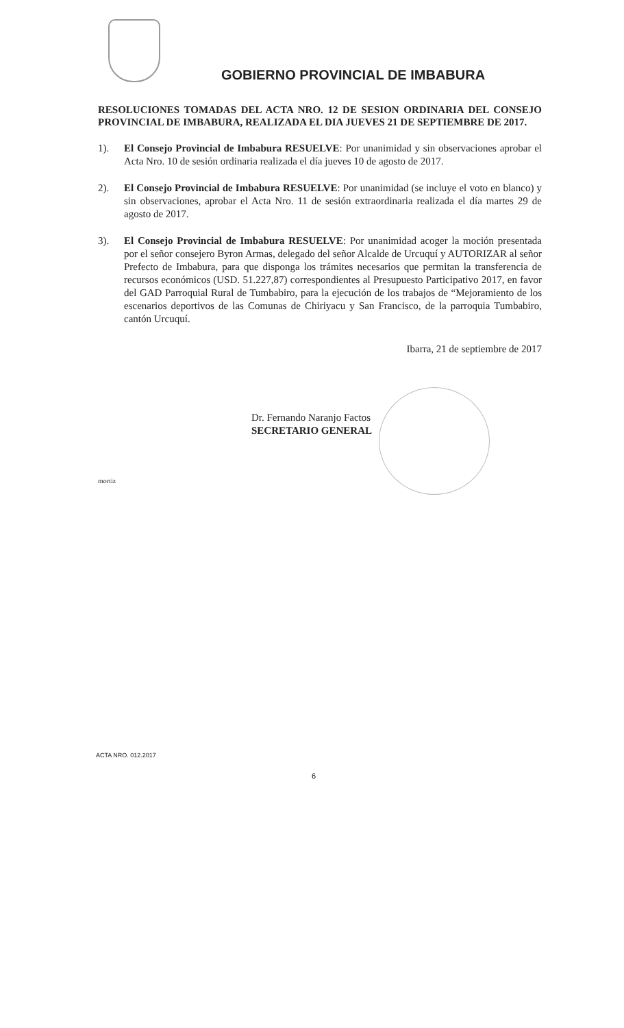GOBIERNO PROVINCIAL DE IMBABURA
RESOLUCIONES TOMADAS DEL ACTA NRO. 12 DE SESION ORDINARIA DEL CONSEJO PROVINCIAL DE IMBABURA, REALIZADA EL DIA JUEVES 21 DE SEPTIEMBRE DE 2017.
1). El Consejo Provincial de Imbabura RESUELVE: Por unanimidad y sin observaciones aprobar el Acta Nro. 10 de sesión ordinaria realizada el día jueves 10 de agosto de 2017.
2). El Consejo Provincial de Imbabura RESUELVE: Por unanimidad (se incluye el voto en blanco) y sin observaciones, aprobar el Acta Nro. 11 de sesión extraordinaria realizada el día martes 29 de agosto de 2017.
3). El Consejo Provincial de Imbabura RESUELVE: Por unanimidad acoger la moción presentada por el señor consejero Byron Armas, delegado del señor Alcalde de Urcuquí y AUTORIZAR al señor Prefecto de Imbabura, para que disponga los trámites necesarios que permitan la transferencia de recursos económicos (USD. 51.227,87) correspondientes al Presupuesto Participativo 2017, en favor del GAD Parroquial Rural de Tumbabiro, para la ejecución de los trabajos de “Mejoramiento de los escenarios deportivos de las Comunas de Chiriyacu y San Francisco, de la parroquia Tumbabiro, cantón Urcuquí.
Ibarra, 21 de septiembre de 2017
Dr. Fernando Naranjo Factos
SECRETARIO GENERAL
mortiz
ACTA NRO. 012.2017
6